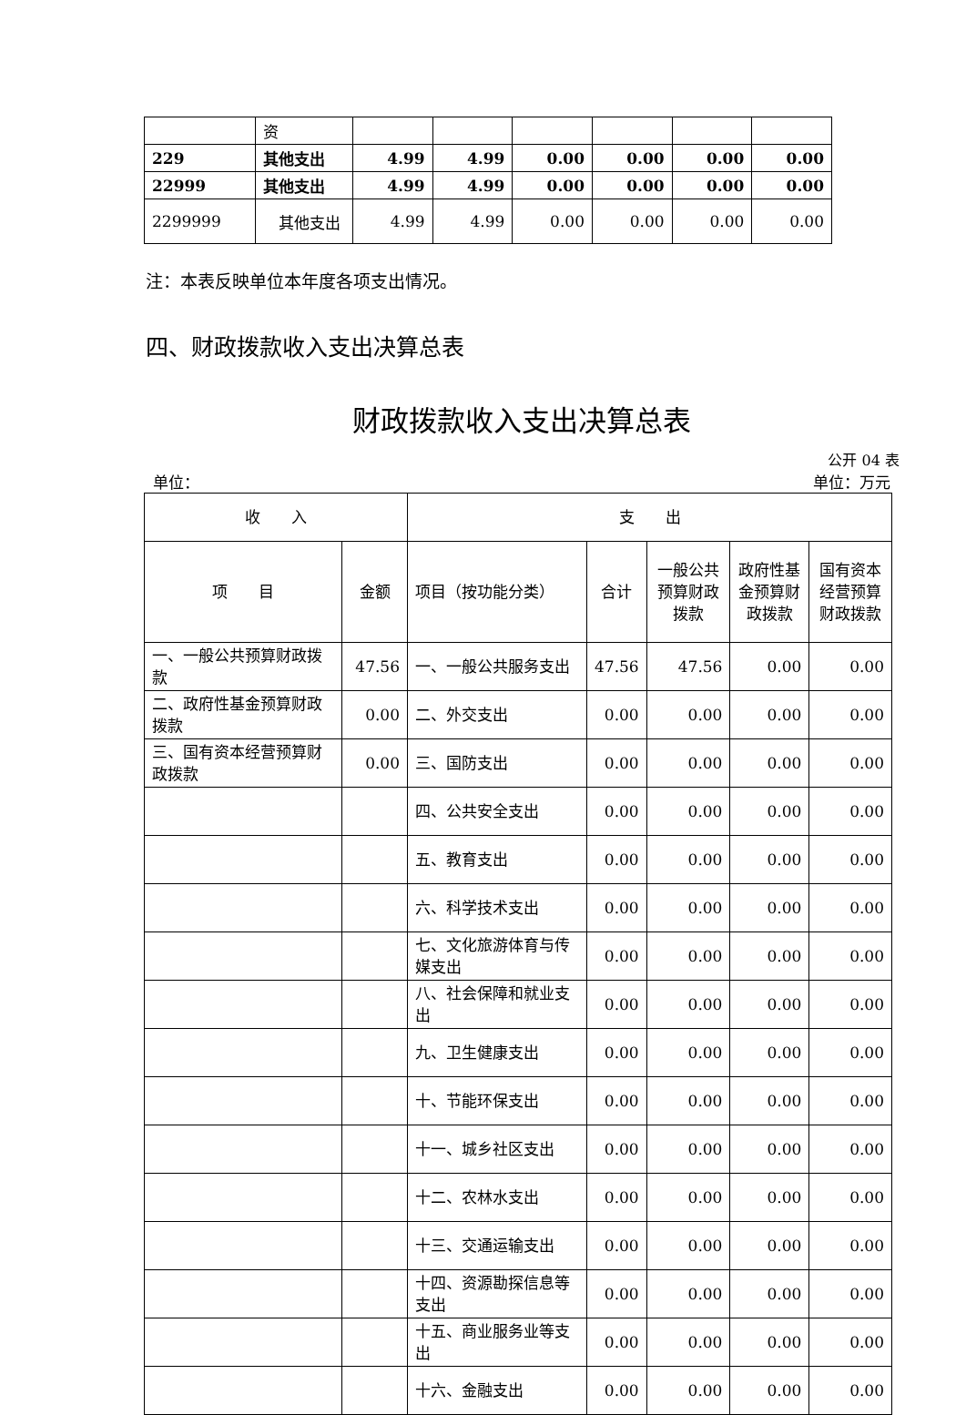| | 资 | | | | | | |
| 229 | 其他支出 | 4.99 | 4.99 | 0.00 | 0.00 | 0.00 | 0.00 |
| 22999 | 其他支出 | 4.99 | 4.99 | 0.00 | 0.00 | 0.00 | 0.00 |
| 2299999 | 其他支出 | 4.99 | 4.99 | 0.00 | 0.00 | 0.00 | 0.00 |
注：本表反映单位本年度各项支出情况。
四、财政拨款收入支出决算总表
财政拨款收入支出决算总表
公开 04 表
单位： 单位：万元
| 收 入 | | 支 出 | | | | |
| 项 目 | 金额 | 项目（按功能分类） | 合计 | 一般公共预算财政拨款 | 政府性基金预算财政拨款 | 国有资本经营预算财政拨款 |
| 一、一般公共预算财政拨款 | 47.56 | 一、一般公共服务支出 | 47.56 | 47.56 | 0.00 | 0.00 |
| 二、政府性基金预算财政拨款 | 0.00 | 二、外交支出 | 0.00 | 0.00 | 0.00 | 0.00 |
| 三、国有资本经营预算财政拨款 | 0.00 | 三、国防支出 | 0.00 | 0.00 | 0.00 | 0.00 |
| | | 四、公共安全支出 | 0.00 | 0.00 | 0.00 | 0.00 |
| | | 五、教育支出 | 0.00 | 0.00 | 0.00 | 0.00 |
| | | 六、科学技术支出 | 0.00 | 0.00 | 0.00 | 0.00 |
| | | 七、文化旅游体育与传媒支出 | 0.00 | 0.00 | 0.00 | 0.00 |
| | | 八、社会保障和就业支出 | 0.00 | 0.00 | 0.00 | 0.00 |
| | | 九、卫生健康支出 | 0.00 | 0.00 | 0.00 | 0.00 |
| | | 十、节能环保支出 | 0.00 | 0.00 | 0.00 | 0.00 |
| | | 十一、城乡社区支出 | 0.00 | 0.00 | 0.00 | 0.00 |
| | | 十二、农林水支出 | 0.00 | 0.00 | 0.00 | 0.00 |
| | | 十三、交通运输支出 | 0.00 | 0.00 | 0.00 | 0.00 |
| | | 十四、资源勘探信息等支出 | 0.00 | 0.00 | 0.00 | 0.00 |
| | | 十五、商业服务业等支出 | 0.00 | 0.00 | 0.00 | 0.00 |
| | | 十六、金融支出 | 0.00 | 0.00 | 0.00 | 0.00 |